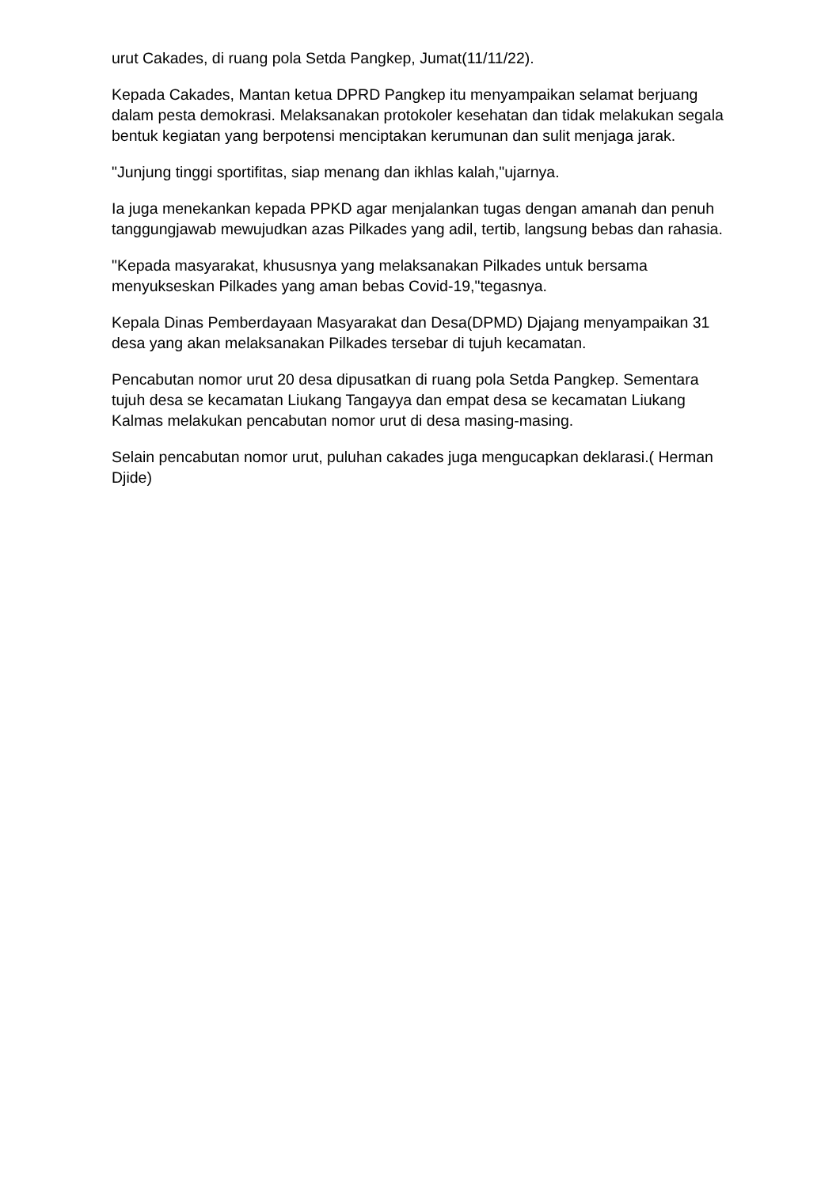urut Cakades, di ruang pola Setda Pangkep, Jumat(11/11/22).
Kepada Cakades, Mantan ketua DPRD Pangkep itu menyampaikan selamat berjuang dalam pesta demokrasi. Melaksanakan protokoler kesehatan dan tidak melakukan segala bentuk kegiatan yang berpotensi menciptakan kerumunan dan sulit menjaga jarak.
"Junjung tinggi sportifitas, siap menang dan ikhlas kalah,"ujarnya.
Ia juga menekankan kepada PPKD agar menjalankan tugas dengan amanah dan penuh tanggungjawab mewujudkan azas Pilkades yang adil, tertib, langsung bebas dan rahasia.
"Kepada masyarakat, khususnya yang melaksanakan Pilkades untuk bersama menyukseskan Pilkades yang aman bebas Covid-19,"tegasnya.
Kepala Dinas Pemberdayaan Masyarakat dan Desa(DPMD) Djajang menyampaikan 31 desa yang akan melaksanakan Pilkades tersebar di tujuh kecamatan.
Pencabutan nomor urut 20 desa dipusatkan di ruang pola Setda Pangkep. Sementara tujuh desa se kecamatan Liukang Tangayya dan empat desa se kecamatan Liukang Kalmas melakukan pencabutan nomor urut di desa masing-masing.
Selain pencabutan nomor urut, puluhan cakades juga mengucapkan deklarasi.( Herman Djide)